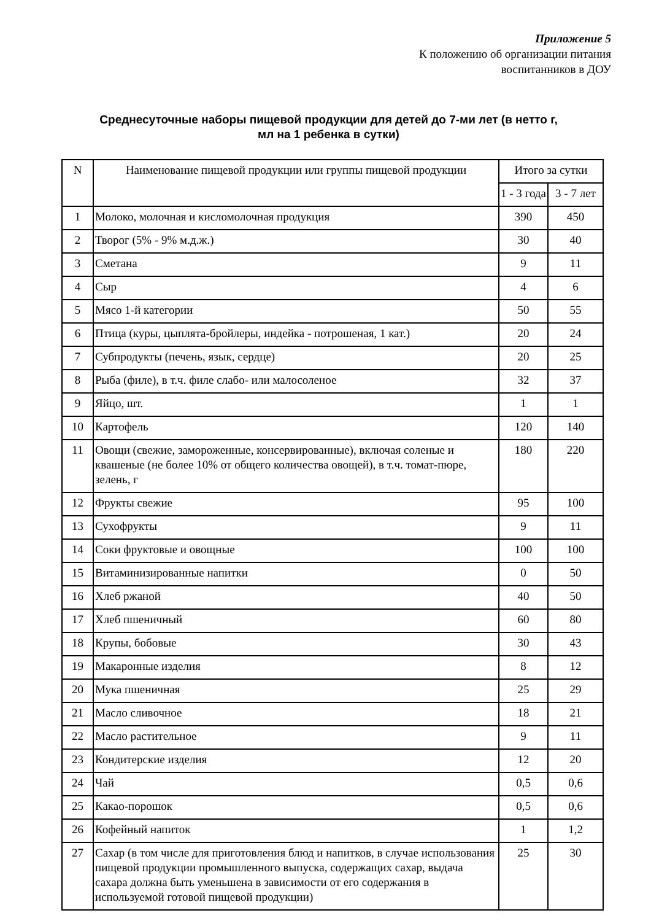Приложение 5
К положению об организации питания
воспитанников в ДОУ
Среднесуточные наборы пищевой продукции для детей до 7-ми лет (в нетто г, мл на 1 ребенка в сутки)
| N | Наименование пищевой продукции или группы пищевой продукции | Итого за сутки | |
| --- | --- | --- | --- |
| | | 1 - 3 года | 3 - 7 лет |
| 1 | Молоко, молочная и кисломолочная продукция | 390 | 450 |
| 2 | Творог (5% - 9% м.д.ж.) | 30 | 40 |
| 3 | Сметана | 9 | 11 |
| 4 | Сыр | 4 | 6 |
| 5 | Мясо 1-й категории | 50 | 55 |
| 6 | Птица (куры, цыплята-бройлеры, индейка - потрошеная, 1 кат.) | 20 | 24 |
| 7 | Субпродукты (печень, язык, сердце) | 20 | 25 |
| 8 | Рыба (филе), в т.ч. филе слабо- или малосоленое | 32 | 37 |
| 9 | Яйцо, шт. | 1 | 1 |
| 10 | Картофель | 120 | 140 |
| 11 | Овощи (свежие, замороженные, консервированные), включая соленые и квашеные (не более 10% от общего количества овощей), в т.ч. томат-пюре, зелень, г | 180 | 220 |
| 12 | Фрукты свежие | 95 | 100 |
| 13 | Сухофрукты | 9 | 11 |
| 14 | Соки фруктовые и овощные | 100 | 100 |
| 15 | Витаминизированные напитки | 0 | 50 |
| 16 | Хлеб ржаной | 40 | 50 |
| 17 | Хлеб пшеничный | 60 | 80 |
| 18 | Крупы, бобовые | 30 | 43 |
| 19 | Макаронные изделия | 8 | 12 |
| 20 | Мука пшеничная | 25 | 29 |
| 21 | Масло сливочное | 18 | 21 |
| 22 | Масло растительное | 9 | 11 |
| 23 | Кондитерские изделия | 12 | 20 |
| 24 | Чай | 0,5 | 0,6 |
| 25 | Какао-порошок | 0,5 | 0,6 |
| 26 | Кофейный напиток | 1 | 1,2 |
| 27 | Сахар (в том числе для приготовления блюд и напитков, в случае использования пищевой продукции промышленного выпуска, содержащих сахар, выдача сахара должна быть уменьшена в зависимости от его содержания в используемой готовой пищевой продукции) | 25 | 30 |